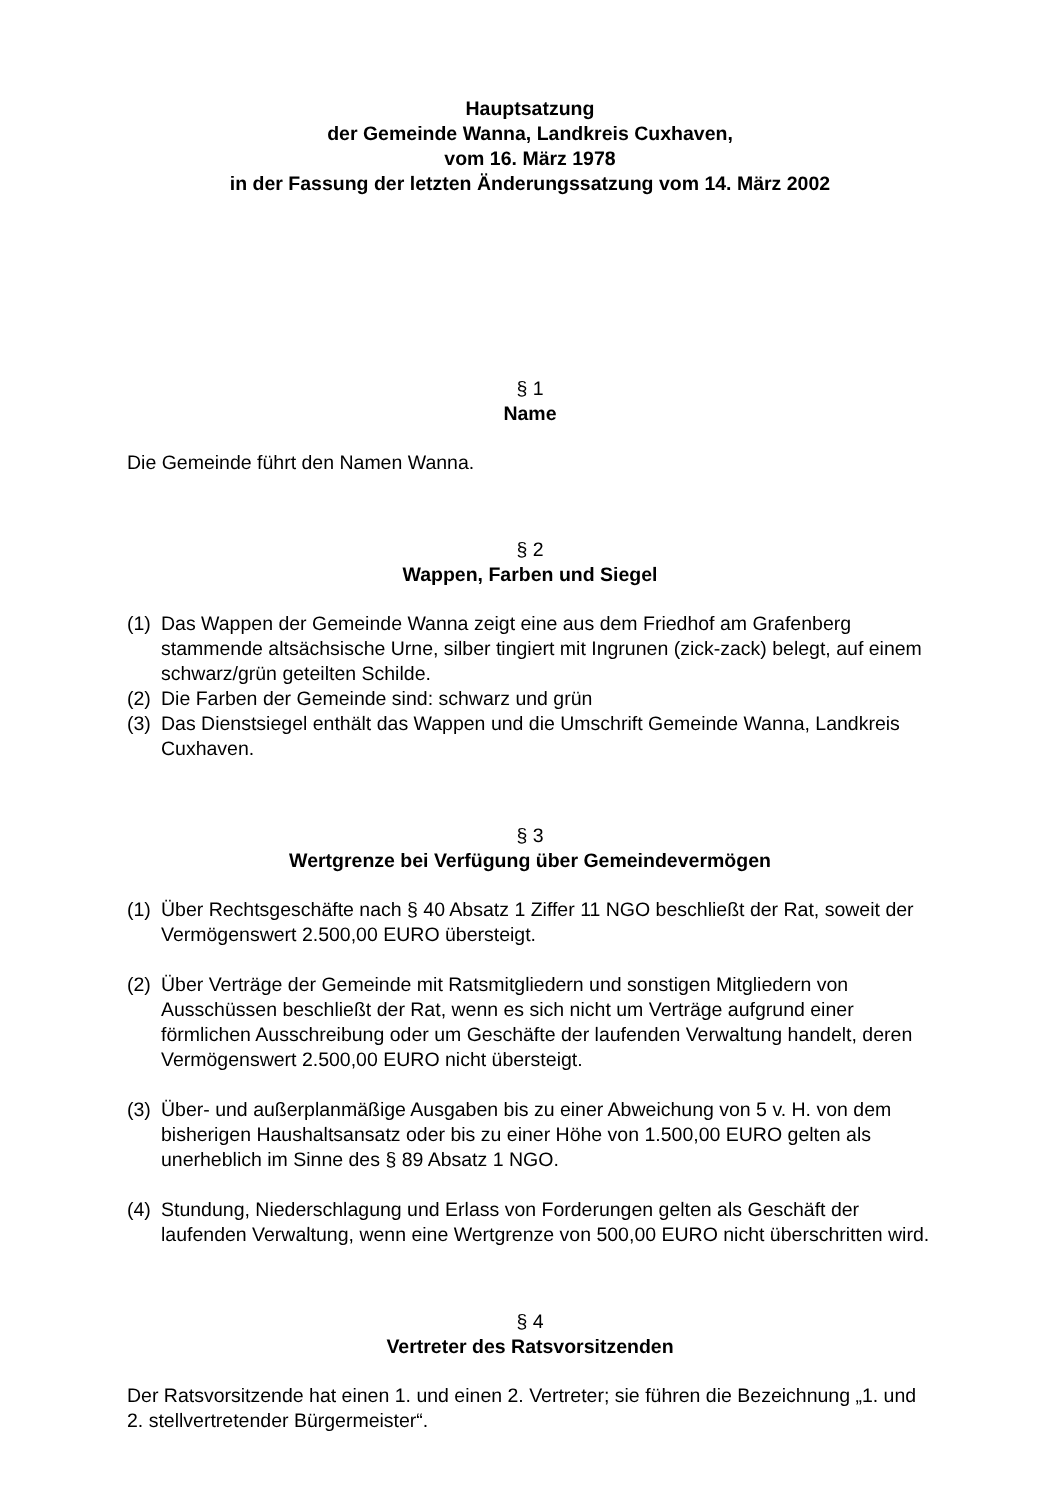Hauptsatzung
der Gemeinde Wanna, Landkreis Cuxhaven,
vom 16. März 1978
in der Fassung der letzten Änderungssatzung vom 14. März 2002
§ 1
Name
Die Gemeinde führt den Namen Wanna.
§ 2
Wappen, Farben und Siegel
(1) Das Wappen der Gemeinde Wanna zeigt eine aus dem Friedhof am Grafenberg stammende altsächsische Urne, silber tingiert mit Ingrunen (zick-zack) belegt, auf einem schwarz/grün geteilten Schilde.
(2) Die Farben der Gemeinde sind: schwarz und grün
(3) Das Dienstsiegel enthält das Wappen und die Umschrift Gemeinde Wanna, Landkreis Cuxhaven.
§ 3
Wertgrenze bei Verfügung über Gemeindevermögen
(1) Über Rechtsgeschäfte nach § 40 Absatz 1 Ziffer 11 NGO beschließt der Rat, soweit der Vermögenswert 2.500,00 EURO übersteigt.
(2) Über Verträge der Gemeinde mit Ratsmitgliedern und sonstigen Mitgliedern von Ausschüssen beschließt der Rat, wenn es sich nicht um Verträge aufgrund einer förmlichen Ausschreibung oder um Geschäfte der laufenden Verwaltung handelt, deren Vermögenswert 2.500,00 EURO nicht übersteigt.
(3) Über- und außerplanmäßige Ausgaben bis zu einer Abweichung von 5 v. H. von dem bisherigen Haushaltsansatz oder bis zu einer Höhe von 1.500,00 EURO gelten als unerheblich im Sinne des § 89 Absatz 1 NGO.
(4) Stundung, Niederschlagung und Erlass von Forderungen gelten als Geschäft der laufenden Verwaltung, wenn eine Wertgrenze von 500,00 EURO nicht überschritten wird.
§ 4
Vertreter des Ratsvorsitzenden
Der Ratsvorsitzende hat einen 1. und einen 2. Vertreter; sie führen die Bezeichnung „1. und 2. stellvertretender Bürgermeister“.